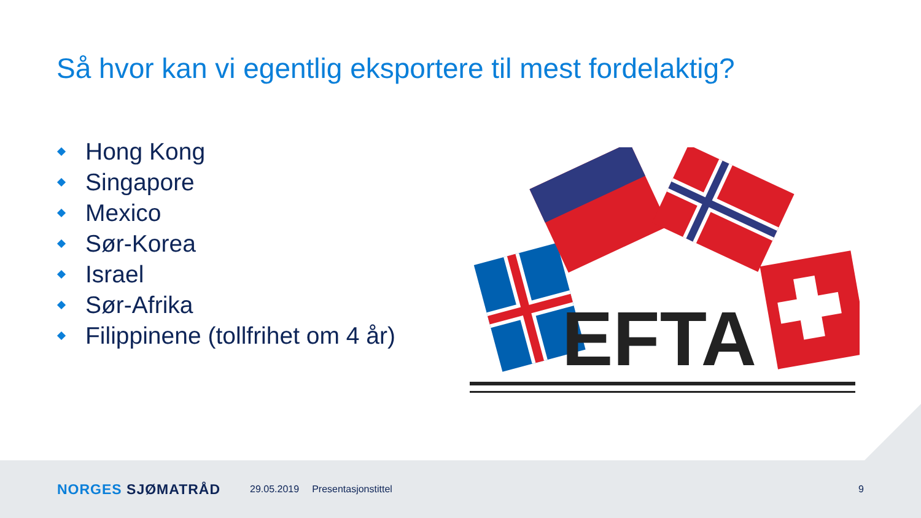Så hvor kan vi egentlig eksportere til mest fordelaktig?
Hong Kong
Singapore
Mexico
Sør-Korea
Israel
Sør-Afrika
Filippinene (tollfrihet om 4 år)
EFTA
NORGES SJØMATRÅD 29.05.2019 Presentasjonstittel 9